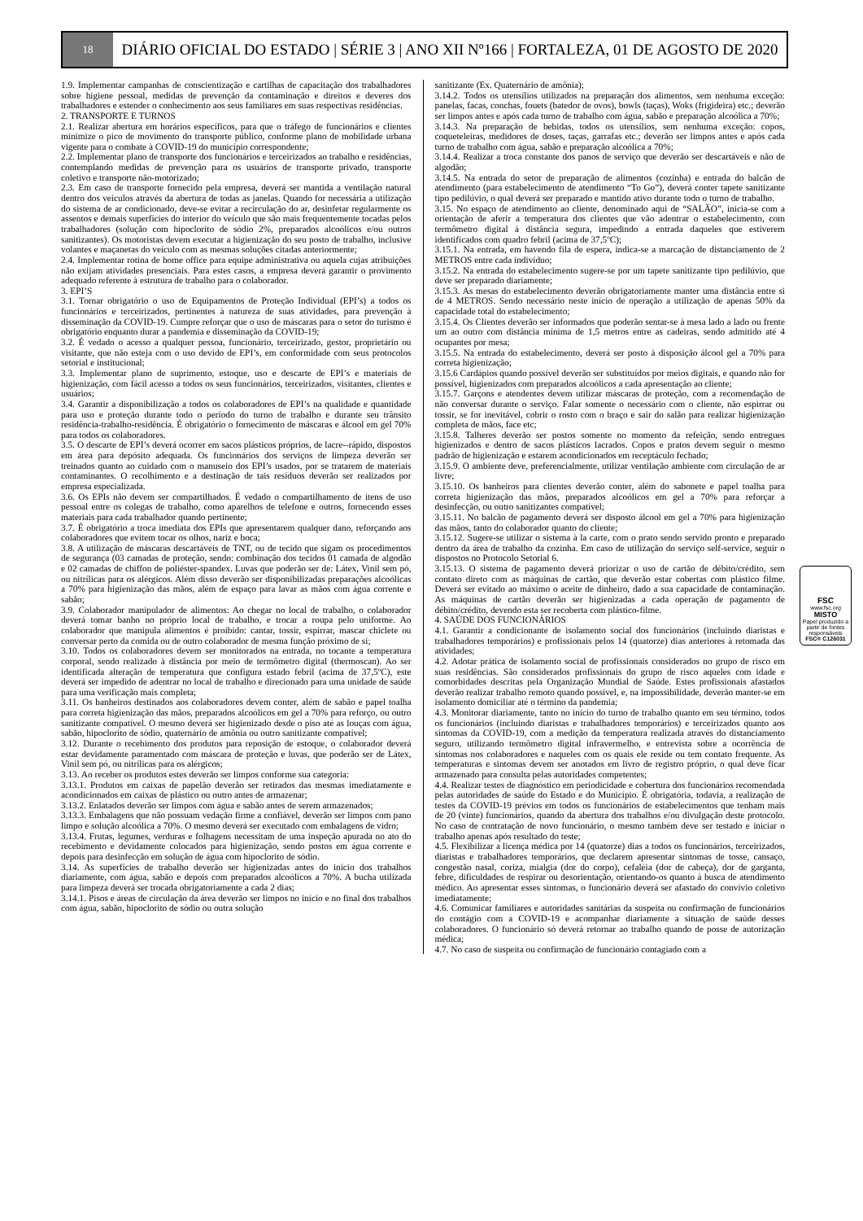18
DIÁRIO OFICIAL DO ESTADO | SÉRIE 3 | ANO XII Nº166 | FORTALEZA, 01 DE AGOSTO DE 2020
1.9. Implementar campanhas de conscientização e cartilhas de capacitação dos trabalhadores sobre higiene pessoal, medidas de prevenção da contaminação e direitos e deveres dos trabalhadores e estender o conhecimento aos seus familiares em suas respectivas residências.
2. TRANSPORTE E TURNOS
2.1. Realizar abertura em horários específicos, para que o tráfego de funcionários e clientes minimize o pico de movimento do transporte público, conforme plano de mobilidade urbana vigente para o combate à COVID-19 do município correspondente;
2.2. Implementar plano de transporte dos funcionários e terceirizados ao trabalho e residências, contemplando medidas de prevenção para os usuários de transporte privado, transporte coletivo e transporte não-motorizado;
2.3. Em caso de transporte fornecido pela empresa, deverá ser mantida a ventilação natural dentro dos veículos através da abertura de todas as janelas. Quando for necessária a utilização do sistema de ar condicionado, deve-se evitar a recirculação do ar, desinfetar regularmente os assentos e demais superfícies do interior do veículo que são mais frequentemente tocadas pelos trabalhadores (solução com hipoclorito de sódio 2%, preparados alcoólicos e/ou outros sanitizantes). Os motoristas devem executar a higienização do seu posto de trabalho, inclusive volantes e maçanetas do veículo com as mesmas soluções citadas anteriormente;
2.4. Implementar rotina de home office para equipe administrativa ou aquela cujas atribuições não exijam atividades presenciais. Para estes casos, a empresa deverá garantir o provimento adequado referente à estrutura de trabalho para o colaborador.
3. EPI’S
3.1. Tornar obrigatório o uso de Equipamentos de Proteção Individual (EPI’s) a todos os funcionários e terceirizados, pertinentes à natureza de suas atividades, para prevenção à disseminação da COVID-19. Cumpre reforçar que o uso de máscaras para o setor do turismo é obrigatório enquanto durar a pandemia e disseminação da COVID-19;
3.2. É vedado o acesso a qualquer pessoa, funcionário, terceirizado, gestor, proprietário ou visitante, que não esteja com o uso devido de EPI’s, em conformidade com seus protocolos setorial e institucional;
3.3. Implementar plano de suprimento, estoque, uso e descarte de EPI’s e materiais de higienização, com fácil acesso a todos os seus funcionários, terceirizados, visitantes, clientes e usuários;
3.4. Garantir a disponibilização a todos os colaboradores de EPI’s na qualidade e quantidade para uso e proteção durante todo o período do turno de trabalho e durante seu trânsito residência-trabalho-residência. É obrigatório o fornecimento de máscaras e álcool em gel 70% para todos os colaboradores.
3.5. O descarte de EPI’s deverá ocorrer em sacos plásticos próprios, de lacre--rápido, dispostos em área para depósito adequada. Os funcionários dos serviços de limpeza deverão ser treinados quanto ao cuidado com o manuseio dos EPI’s usados, por se tratarem de materiais contaminantes. O recolhimento e a destinação de tais resíduos deverão ser realizados por empresa especializada.
3.6. Os EPIs não devem ser compartilhados. É vedado o compartilhamento de itens de uso pessoal entre os colegas de trabalho, como aparelhos de telefone e outros, fornecendo esses materiais para cada trabalhador quando pertinente;
3.7. É obrigatório a troca imediata dos EPIs que apresentarem qualquer dano, reforçando aos colaboradores que evitem tocar os olhos, nariz e boca;
3.8. A utilização de máscaras descartáveis de TNT, ou de tecido que sigam os procedimentos de segurança (03 camadas de proteção, sendo: combinação dos tecidos 01 camada de algodão e 02 camadas de chiffon de poliéster-spandex. Luvas que poderão ser de: Látex, Vinil sem pó, ou nitrílicas para os alérgicos. Além disso deverão ser disponibilizadas preparações alcoólicas a 70% para higienização das mãos, além de espaço para lavar as mãos com água corrente e sabão;
3.9. Colaborador manipulador de alimentos: Ao chegar no local de trabalho, o colaborador deverá tomar banho no próprio local de trabalho, e trocar a roupa pelo uniforme. Ao colaborador que manipula alimentos é proibido: cantar, tossir, espirrar, mascar chiclete ou conversar perto da comida ou de outro colaborador de mesma função próximo de si;
3.10. Todos os colaboradores devem ser monitorados na entrada, no tocante a temperatura corporal, sendo realizado à distância por meio de termômetro digital (thermoscan). Ao ser identificada alteração de temperatura que configura estado febril (acima de 37,5ºC), este deverá ser impedido de adentrar no local de trabalho e direcionado para uma unidade de saúde para uma verificação mais completa;
3.11. Os banheiros destinados aos colaboradores devem conter, além de sabão e papel toalha para correta higienização das mãos, preparados alcoólicos em gel a 70% para reforço, ou outro sanitizante compatível. O mesmo deverá ser higienizado desde o piso até as louças com água, sabão, hipoclorito de sódio, quaternário de amônia ou outro sanitizante compatível;
3.12. Durante o recebimento dos produtos para reposição de estoque, o colaborador deverá estar devidamente paramentado com máscara de proteção e luvas, que poderão ser de Látex, Vinil sem pó, ou nitrílicas para os alérgicos;
3.13. Ao receber os produtos estes deverão ser limpos conforme sua categoria:
3.13.1. Produtos em caixas de papelão deverão ser retirados das mesmas imediatamente e acondicionados em caixas de plástico ou outro antes de armazenar;
3.13.2. Enlatados deverão ser limpos com água e sabão antes de serem armazenados;
3.13.3. Embalagens que não possuam vedação firme a confiável, deverão ser limpos com pano limpo e solução alcoólica a 70%. O mesmo deverá ser executado com embalagens de vidro;
3.13.4. Frutas, legumes, verduras e folhagens necessitam de uma inspeção apurada no ato do recebimento e devidamente colocados para higienização, sendo postos em água corrente e depois para desinfecção em solução de água com hipoclorito de sódio.
3.14. As superfícies de trabalho deverão ser higienizadas antes do início dos trabalhos diariamente, com água, sabão e depois com preparados alcoólicos a 70%. A bucha utilizada para limpeza deverá ser trocada obrigatoriamente a cada 2 dias;
3.14.1. Pisos e áreas de circulação da área deverão ser limpos no início e no final dos trabalhos com água, sabão, hipoclorito de sódio ou outra solução
sanitizante (Ex. Quaternário de amônia);
3.14.2. Todos os utensílios utilizados na preparação dos alimentos, sem nenhuma exceção: panelas, facas, conchas, fouets (batedor de ovos), bowls (taças), Woks (frigideira) etc.; deverão ser limpos antes e após cada turno de trabalho com água, sabão e preparação alcoólica a 70%;
3.14.3. Na preparação de bebidas, todos os utensílios, sem nenhuma exceção: copos, coqueteleiras, medidores de doses, taças, garrafas etc.; deverão ser limpos antes e após cada turno de trabalho com água, sabão e preparação alcoólica a 70%;
3.14.4. Realizar a troca constante dos panos de serviço que deverão ser descartáveis e não de algodão;
3.14.5. Na entrada do setor de preparação de alimentos (cozinha) e entrada do balcão de atendimento (para estabelecimento de atendimento “To Go”), deverá conter tapete sanitizante tipo pedilúvio, o qual deverá ser preparado e mantido ativo durante todo o turno de trabalho.
3.15. No espaço de atendimento ao cliente, denominado aqui de “SALÃO”, inicia-se com a orientação de aferir a temperatura dos clientes que vão adentrar o estabelecimento, com termômetro digital à distância segura, impedindo a entrada daqueles que estiverem identificados com quadro febril (acima de 37,5ºC);
3.15.1. Na entrada, em havendo fila de espera, indica-se a marcação de distanciamento de 2 METROS entre cada indivíduo;
3.15.2. Na entrada do estabelecimento sugere-se por um tapete sanitizante tipo pedilúvio, que deve ser preparado diariamente;
3.15.3. As mesas do estabelecimento deverão obrigatoriamente manter uma distância entre si de 4 METROS. Sendo necessário neste início de operação a utilização de apenas 50% da capacidade total do estabelecimento;
3.15.4. Os Clientes deverão ser informados que poderão sentar-se à mesa lado a lado ou frente um ao outro com distância mínima de 1,5 metros entre as cadeiras, sendo admitido até 4 ocupantes por mesa;
3.15.5. Na entrada do estabelecimento, deverá ser posto à disposição álcool gel a 70% para correta higienização;
3.15.6 Cardápios quando possível deverão ser substituídos por meios digitais, e quando não for possível, higienizados com preparados alcoólicos a cada apresentação ao cliente;
3.15.7. Garçons e atendentes devem utilizar máscaras de proteção, com a recomendação de não conversar durante o serviço. Falar somente o necessário com o cliente, não espirrar ou tossir, se for inevitável, cobrir o rosto com o braço e sair do salão para realizar higienização completa de mãos, face etc;
3.15.8. Talheres deverão ser postos somente no momento da refeição, sendo entregues higienizados e dentro de sacos plásticos lacrados. Copos e pratos devem seguir o mesmo padrão de higienização e estarem acondicionados em receptáculo fechado;
3.15.9. O ambiente deve, preferencialmente, utilizar ventilação ambiente com circulação de ar livre;
3.15.10. Os banheiros para clientes deverão conter, além do sabonete e papel toalha para correta higienização das mãos, preparados alcoólicos em gel a 70% para reforçar a desinfecção, ou outro sanitizantes compatível;
3.15.11. No balcão de pagamento deverá ser disposto álcool em gel a 70% para higienização das mãos, tanto do colaborador quanto do cliente;
3.15.12. Sugere-se utilizar o sistema à la carte, com o prato sendo servido pronto e preparado dentro da área de trabalho da cozinha. Em caso de utilização do serviço self-service, seguir o dispostos no Protocolo Setorial 6.
3.15.13. O sistema de pagamento deverá priorizar o uso de cartão de débito/crédito, sem contato direto com as máquinas de cartão, que deverão estar cobertas com plástico filme. Deverá ser evitado ao máximo o aceite de dinheiro, dado a sua capacidade de contaminação. As máquinas de cartão deverão ser higienizadas a cada operação de pagamento de débito/crédito, devendo esta ser recoberta com plástico-filme.
4. SAÚDE DOS FUNCIONÁRIOS
4.1. Garantir a condicionante de isolamento social dos funcionários (incluindo diaristas e trabalhadores temporários) e profissionais pelos 14 (quatorze) dias anteriores à retomada das atividades;
4.2. Adotar prática de isolamento social de profissionais considerados no grupo de risco em suas residências. São considerados profissionais do grupo de risco aqueles com idade e comorbidades descritas pela Organização Mundial de Saúde. Estes profissionais afastados deverão realizar trabalho remoto quando possível, e, na impossibilidade, deverão manter-se em isolamento domiciliar até o término da pandemia;
4.3. Monitorar diariamente, tanto no início do turno de trabalho quanto em seu término, todos os funcionários (incluindo diaristas e trabalhadores temporários) e terceirizados quanto aos sintomas da COVID-19, com a medição da temperatura realizada através do distanciamento seguro, utilizando termômetro digital infravermelho, e entrevista sobre a ocorrência de sintomas nos colaboradores e naqueles com os quais ele reside ou tem contato frequente. As temperaturas e sintomas devem ser anotados em livro de registro próprio, o qual deve ficar armazenado para consulta pelas autoridades competentes;
4.4. Realizar testes de diagnóstico em periodicidade e cobertura dos funcionários recomendada pelas autoridades de saúde do Estado e do Município. É obrigatória, todavia, a realização de testes da COVID-19 prévios em todos os funcionários de estabelecimentos que tenham mais de 20 (vinte) funcionários, quando da abertura dos trabalhos e/ou divulgação deste protocolo. No caso de contratação de novo funcionário, o mesmo também deve ser testado e iniciar o trabalho apenas após resultado do teste;
4.5. Flexibilizar a licença médica por 14 (quatorze) dias a todos os funcionários, terceirizados, diaristas e trabalhadores temporários, que declarem apresentar sintomas de tosse, cansaço, congestão nasal, coriza, mialgia (dor do corpo), cefaléia (dor de cabeça), dor de garganta, febre, dificuldades de respirar ou desorientação, orientando-os quanto à busca de atendimento médico. Ao apresentar esses sintomas, o funcionário deverá ser afastado do convívio coletivo imediatamente;
4.6. Comunicar familiares e autoridades sanitárias da suspeita ou confirmação de funcionários do contágio com a COVID-19 e acompanhar diariamente a situação de saúde desses colaboradores. O funcionário só deverá retornar ao trabalho quando de posse de autorização médica;
4.7. No caso de suspeita ou confirmação de funcionário contagiado com a
FSC
www.fsc.org
MISTO
Papel produzido a partir de fontes responsáveis
FSC® C126031